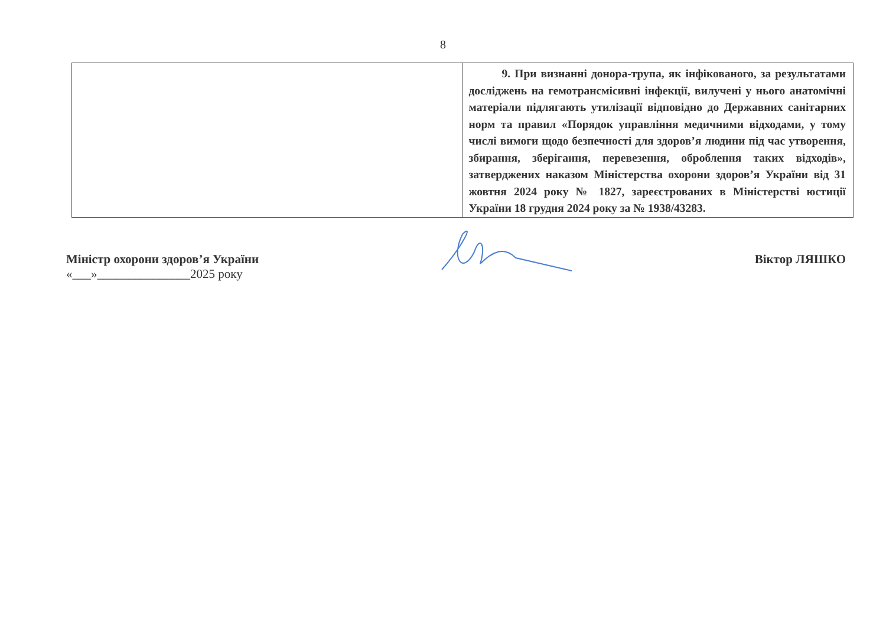8
| | 9. При визнанні донора-трупа, як інфікованого, за результатами досліджень на гемотрансмісивні інфекції, вилучені у нього анатомічні матеріали підлягають утилізації відповідно до Державних санітарних норм та правил «Порядок управління медичними відходами, у тому числі вимоги щодо безпечності для здоров’я людини під час утворення, збирання, зберігання, перевезення, оброблення таких відходів», затверджених наказом Міністерства охорони здоров’я України від 31 жовтня 2024 року № 1827, зареєстрованих в Міністерстві юстиції України 18 грудня 2024 року за № 1938/43283. |
Міністр охорони здоров’я України
«___»_______________2025 року
Віктор ЛЯШКО